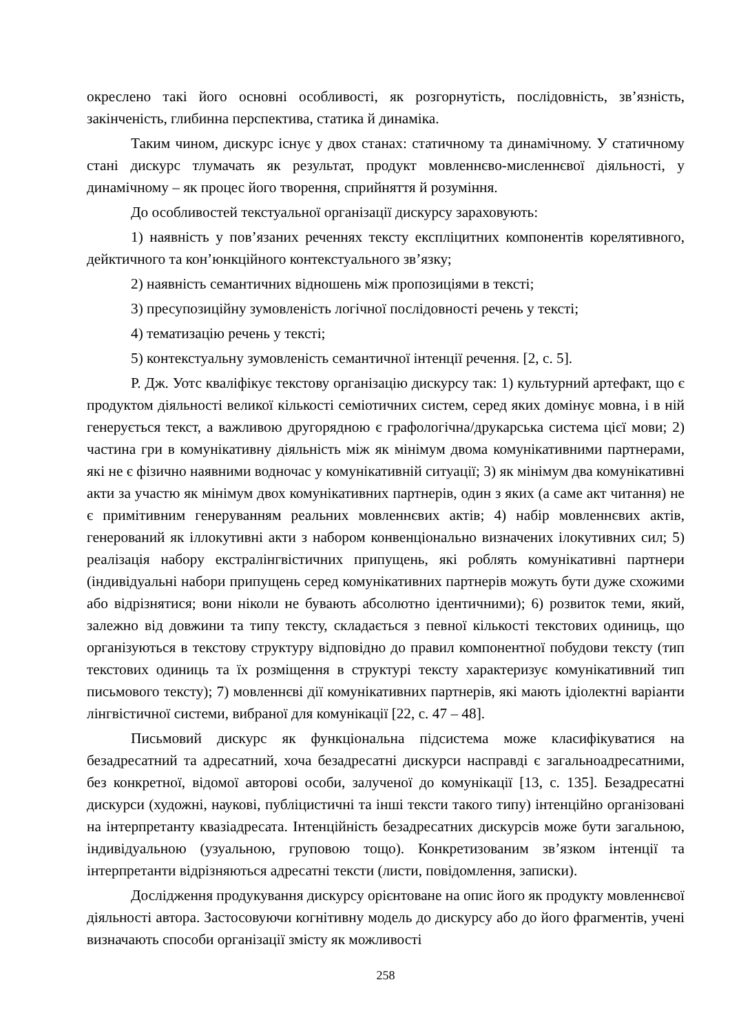окреслено такі його основні особливості, як розгорнутість, послідовність, зв’язність, закінченість, глибинна перспектива, статика й динаміка.
Таким чином, дискурс існує у двох станах: статичному та динамічному. У статичному стані дискурс тлумачать як результат, продукт мовленнєво-мисленнєвої діяльності, у динамічному – як процес його творення, сприйняття й розуміння.
До особливостей текстуальної організації дискурсу зараховують:
1) наявність у пов’язаних реченнях тексту експліцитних компонентів корелятивного, дейктичного та кон’юнкційного контекстуального зв’язку;
2) наявність семантичних відношень між пропозиціями в тексті;
3) пресупозиційну зумовленість логічної послідовності речень у тексті;
4) тематизацію речень у тексті;
5) контекстуальну зумовленість семантичної інтенції речення. [2, с. 5].
Р. Дж. Уотс кваліфікує текстову організацію дискурсу так: 1) культурний артефакт, що є продуктом діяльності великої кількості семіотичних систем, серед яких домінує мовна, і в ній генерується текст, а важливою другорядною є графологічна/друкарська система цієї мови; 2) частина гри в комунікативну діяльність між як мінімум двома комунікативними партнерами, які не є фізично наявними водночас у комунікативній ситуації; 3) як мінімум два комунікативні акти за участю як мінімум двох комунікативних партнерів, один з яких (а саме акт читання) не є примітивним генеруванням реальних мовленнєвих актів; 4) набір мовленнєвих актів, генерований як іллокутивні акти з набором конвенціонально визначених ілокутивних сил; 5) реалізація набору екстралінгвістичних припущень, які роблять комунікативні партнери (індивідуальні набори припущень серед комунікативних партнерів можуть бути дуже схожими або відрізнятися; вони ніколи не бувають абсолютно ідентичними); 6) розвиток теми, який, залежно від довжини та типу тексту, складається з певної кількості текстових одиниць, що організуються в текстову структуру відповідно до правил компонентної побудови тексту (тип текстових одиниць та їх розміщення в структурі тексту характеризує комунікативний тип письмового тексту); 7) мовленнєві дії комунікативних партнерів, які мають ідіолектні варіанти лінгвістичної системи, вибраної для комунікації [22, с. 47 – 48].
Письмовий дискурс як функціональна підсистема може класифікуватися на безадресатний та адресатний, хоча безадресатні дискурси насправді є загальноадресатними, без конкретної, відомої авторові особи, залученої до комунікації [13, с. 135]. Безадресатні дискурси (художні, наукові, публіцистичні та інші тексти такого типу) інтенційно організовані на інтерпретанту квазіадресата. Інтенційність безадресатних дискурсів може бути загальною, індивідуальною (узуальною, груповою тощо). Конкретизованим зв’язком інтенції та інтерпретанти відрізняються адресатні тексти (листи, повідомлення, записки).
Дослідження продукування дискурсу орієнтоване на опис його як продукту мовленнєвої діяльності автора. Застосовуючи когнітивну модель до дискурсу або до його фрагментів, учені визначають способи організації змісту як можливості
258